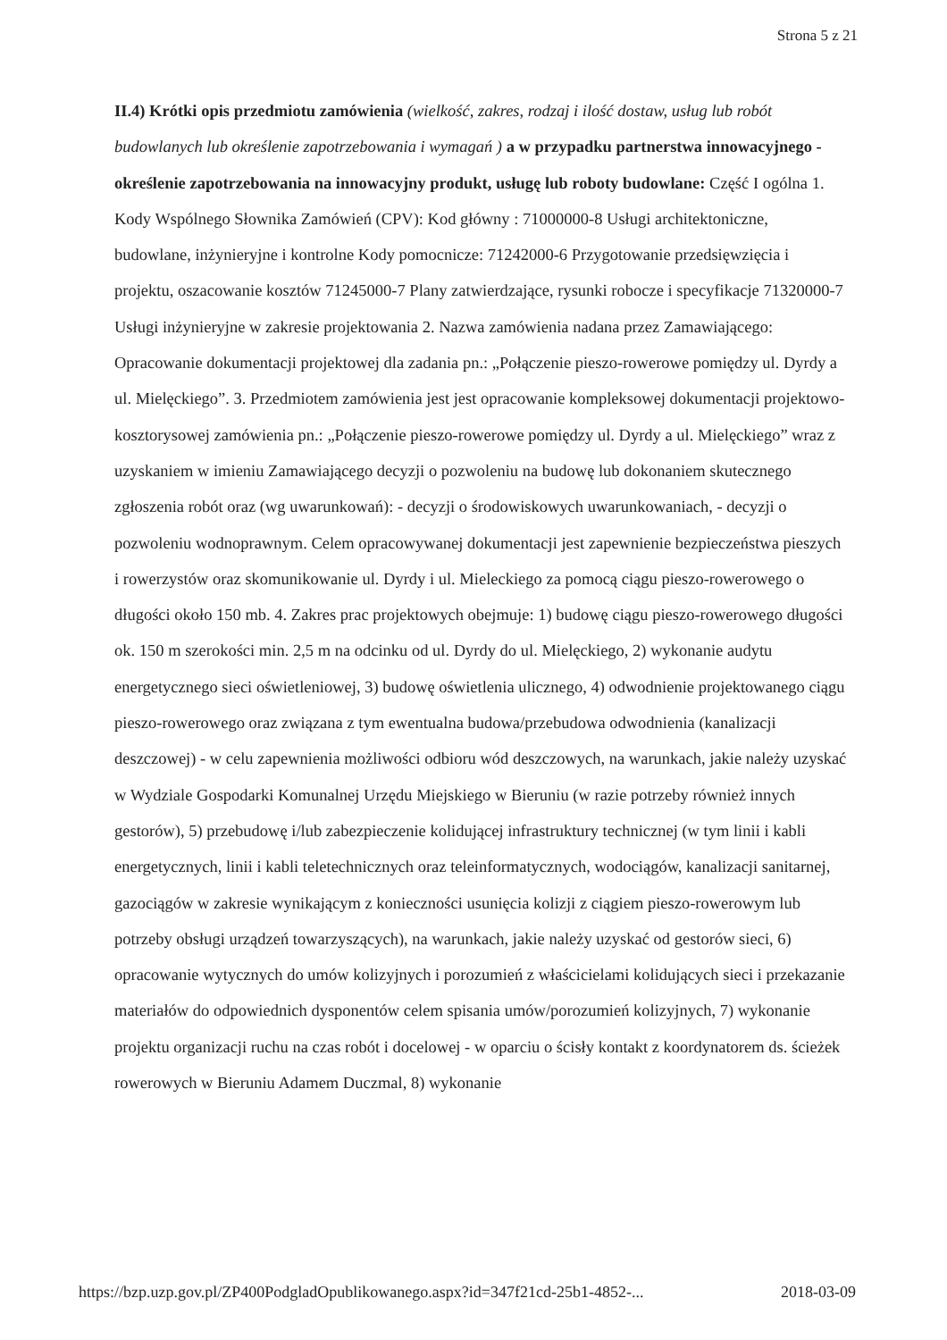Strona 5 z 21
II.4) Krótki opis przedmiotu zamówienia (wielkość, zakres, rodzaj i ilość dostaw, usług lub robót budowlanych lub określenie zapotrzebowania i wymagań ) a w przypadku partnerstwa innowacyjnego - określenie zapotrzebowania na innowacyjny produkt, usługę lub roboty budowlane: Część I ogólna 1. Kody Wspólnego Słownika Zamówień (CPV): Kod główny : 71000000-8 Usługi architektoniczne, budowlane, inżynieryjne i kontrolne Kody pomocnicze: 71242000-6 Przygotowanie przedsięwzięcia i projektu, oszacowanie kosztów 71245000-7 Plany zatwierdzające, rysunki robocze i specyfikacje 71320000-7 Usługi inżynieryjne w zakresie projektowania 2. Nazwa zamówienia nadana przez Zamawiającego: Opracowanie dokumentacji projektowej dla zadania pn.: „Połączenie pieszo-rowerowe pomiędzy ul. Dyrdy a ul. Mielęckiego”. 3. Przedmiotem zamówienia jest jest opracowanie kompleksowej dokumentacji projektowo-kosztorysowej zamówienia pn.: „Połączenie pieszo-rowerowe pomiędzy ul. Dyrdy a ul. Mielęckiego” wraz z uzyskaniem w imieniu Zamawiającego decyzji o pozwoleniu na budowę lub dokonaniem skutecznego zgłoszenia robót oraz (wg uwarunkowań): - decyzji o środowiskowych uwarunkowaniach, - decyzji o pozwoleniu wodnoprawnym. Celem opracowywanej dokumentacji jest zapewnienie bezpieczeństwa pieszych i rowerzystów oraz skomunikowanie ul. Dyrdy i ul. Mieleckiego za pomocą ciągu pieszo-rowerowego o długości około 150 mb. 4. Zakres prac projektowych obejmuje: 1) budowę ciągu pieszo-rowerowego długości ok. 150 m szerokości min. 2,5 m na odcinku od ul. Dyrdy do ul. Mielęckiego, 2) wykonanie audytu energetycznego sieci oświetleniowej, 3) budowę oświetlenia ulicznego, 4) odwodnienie projektowanego ciągu pieszo-rowerowego oraz związana z tym ewentualna budowa/przebudowa odwodnienia (kanalizacji deszczowej) - w celu zapewnienia możliwości odbioru wód deszczowych, na warunkach, jakie należy uzyskać w Wydziale Gospodarki Komunalnej Urzędu Miejskiego w Bieruniu (w razie potrzeby również innych gestorów), 5) przebudowę i/lub zabezpieczenie kolidującej infrastruktury technicznej (w tym linii i kabli energetycznych, linii i kabli teletechnicznych oraz teleinformatycznych, wodociągów, kanalizacji sanitarnej, gazociągów w zakresie wynikającym z konieczności usunięcia kolizji z ciągiem pieszo-rowerowym lub potrzeby obsługi urządzeń towarzyszących), na warunkach, jakie należy uzyskać od gestorów sieci, 6) opracowanie wytycznych do umów kolizyjnych i porozumień z właścicielami kolidujących sieci i przekazanie materiałów do odpowiednich dysponentów celem spisania umów/porozumień kolizyjnych, 7) wykonanie projektu organizacji ruchu na czas robót i docelowej - w oparciu o ścisły kontakt z koordynatorem ds. ścieżek rowerowych w Bieruniu Adamem Duczmal, 8) wykonanie
https://bzp.uzp.gov.pl/ZP400PodgladOpublikowanego.aspx?id=347f21cd-25b1-4852-... 2018-03-09